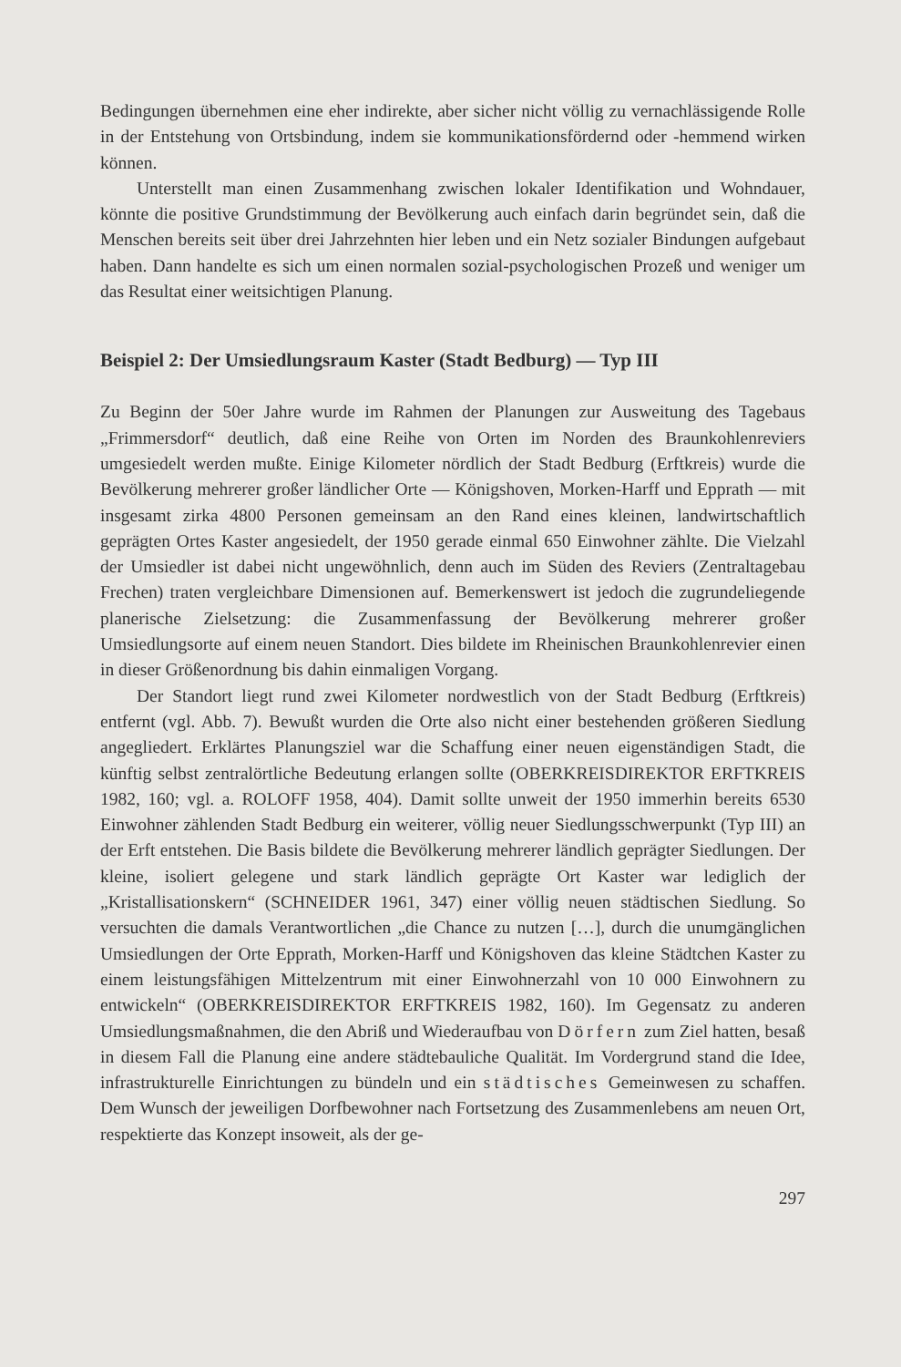Bedingungen übernehmen eine eher indirekte, aber sicher nicht völlig zu vernachlässigende Rolle in der Entstehung von Ortsbindung, indem sie kommunikationsfördernd oder -hemmend wirken können.
Unterstellt man einen Zusammenhang zwischen lokaler Identifikation und Wohndauer, könnte die positive Grundstimmung der Bevölkerung auch einfach darin begründet sein, daß die Menschen bereits seit über drei Jahrzehnten hier leben und ein Netz sozialer Bindungen aufgebaut haben. Dann handelte es sich um einen normalen sozial-psychologischen Prozeß und weniger um das Resultat einer weitsichtigen Planung.
Beispiel 2: Der Umsiedlungsraum Kaster (Stadt Bedburg) — Typ III
Zu Beginn der 50er Jahre wurde im Rahmen der Planungen zur Ausweitung des Tagebaus „Frimmersdorf“ deutlich, daß eine Reihe von Orten im Norden des Braunkohlenreviers umgesiedelt werden mußte. Einige Kilometer nördlich der Stadt Bedburg (Erftkreis) wurde die Bevölkerung mehrerer großer ländlicher Orte — Königshoven, Morken-Harff und Epprath — mit insgesamt zirka 4800 Personen gemeinsam an den Rand eines kleinen, landwirtschaftlich geprägten Ortes Kaster angesiedelt, der 1950 gerade einmal 650 Einwohner zählte. Die Vielzahl der Umsiedler ist dabei nicht ungewöhnlich, denn auch im Süden des Reviers (Zentraltagebau Frechen) traten vergleichbare Dimensionen auf. Bemerkenswert ist jedoch die zugrundeliegende planerische Zielsetzung: die Zusammenfassung der Bevölkerung mehrerer großer Umsiedlungsorte auf einem neuen Standort. Dies bildete im Rheinischen Braunkohlenrevier einen in dieser Größenordnung bis dahin einmaligen Vorgang.
Der Standort liegt rund zwei Kilometer nordwestlich von der Stadt Bedburg (Erftkreis) entfernt (vgl. Abb. 7). Bewußt wurden die Orte also nicht einer bestehenden größeren Siedlung angegliedert. Erklärtes Planungsziel war die Schaffung einer neuen eigenständigen Stadt, die künftig selbst zentralörtliche Bedeutung erlangen sollte (OBERKREISDIREKTOR ERFTKREIS 1982, 160; vgl. a. ROLOFF 1958, 404). Damit sollte unweit der 1950 immerhin bereits 6530 Einwohner zählenden Stadt Bedburg ein weiterer, völlig neuer Siedlungsschwerpunkt (Typ III) an der Erft entstehen. Die Basis bildete die Bevölkerung mehrerer ländlich geprägter Siedlungen. Der kleine, isoliert gelegene und stark ländlich geprägte Ort Kaster war lediglich der „Kristallisationskern“ (SCHNEIDER 1961, 347) einer völlig neuen städtischen Siedlung. So versuchten die damals Verantwortlichen „die Chance zu nutzen […], durch die unumgänglichen Umsiedlungen der Orte Epprath, Morken-Harff und Königshoven das kleine Städtchen Kaster zu einem leistungsfähigen Mittelzentrum mit einer Einwohnerzahl von 10 000 Einwohnern zu entwickeln“ (OBERKREISDIREKTOR ERFTKREIS 1982, 160). Im Gegensatz zu anderen Umsiedlungsmaßnahmen, die den Abriß und Wiederaufbau von Dörfern zum Ziel hatten, besaß in diesem Fall die Planung eine andere städtebauliche Qualität. Im Vordergrund stand die Idee, infrastrukturelle Einrichtungen zu bündeln und ein städtisches Gemeinwesen zu schaffen. Dem Wunsch der jeweiligen Dorfbewohner nach Fortsetzung des Zusammenlebens am neuen Ort, respektierte das Konzept insoweit, als der ge-
297